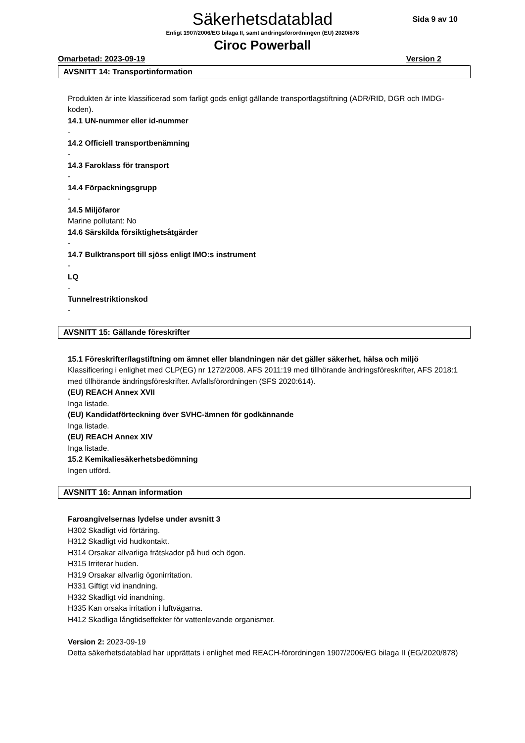Säkerhetsdatablad
Enligt 1907/2006/EG bilaga II, samt ändringsförordningen (EU) 2020/878
Ciroc Powerball
Sida 9 av 10
Omarbetad: 2023-09-19 Version 2
AVSNITT 14: Transportinformation
Produkten är inte klassificerad som farligt gods enligt gällande transportlagstiftning (ADR/RID, DGR och IMDG-koden).
14.1 UN-nummer eller id-nummer
-
14.2 Officiell transportbenämning
-
14.3 Faroklass för transport
-
14.4 Förpackningsgrupp
-
14.5 Miljöfaror
Marine pollutant: No
14.6 Särskilda försiktighetsåtgärder
-
14.7 Bulktransport till sjöss enligt IMO:s instrument
-
LQ
-
Tunnelrestriktionskod
-
AVSNITT 15: Gällande föreskrifter
15.1 Föreskrifter/lagstiftning om ämnet eller blandningen när det gäller säkerhet, hälsa och miljö
Klassificering i enlighet med CLP(EG) nr 1272/2008. AFS 2011:19 med tillhörande ändringsföreskrifter, AFS 2018:1 med tillhörande ändringsföreskrifter. Avfallsförordningen (SFS 2020:614).
(EU) REACH Annex XVII
Inga listade.
(EU) Kandidatförteckning över SVHC-ämnen för godkännande
Inga listade.
(EU) REACH Annex XIV
Inga listade.
15.2 Kemikaliesäkerhetsbedömning
Ingen utförd.
AVSNITT 16: Annan information
Faroangivelsernas lydelse under avsnitt 3
H302 Skadligt vid förtäring.
H312 Skadligt vid hudkontakt.
H314 Orsakar allvarliga frätskador på hud och ögon.
H315 Irriterar huden.
H319 Orsakar allvarlig ögonirritation.
H331 Giftigt vid inandning.
H332 Skadligt vid inandning.
H335 Kan orsaka irritation i luftvägarna.
H412 Skadliga långtidseffekter för vattenlevande organismer.
Version 2: 2023-09-19
Detta säkerhetsdatablad har upprättats i enlighet med REACH-förordningen 1907/2006/EG bilaga II (EG/2020/878)